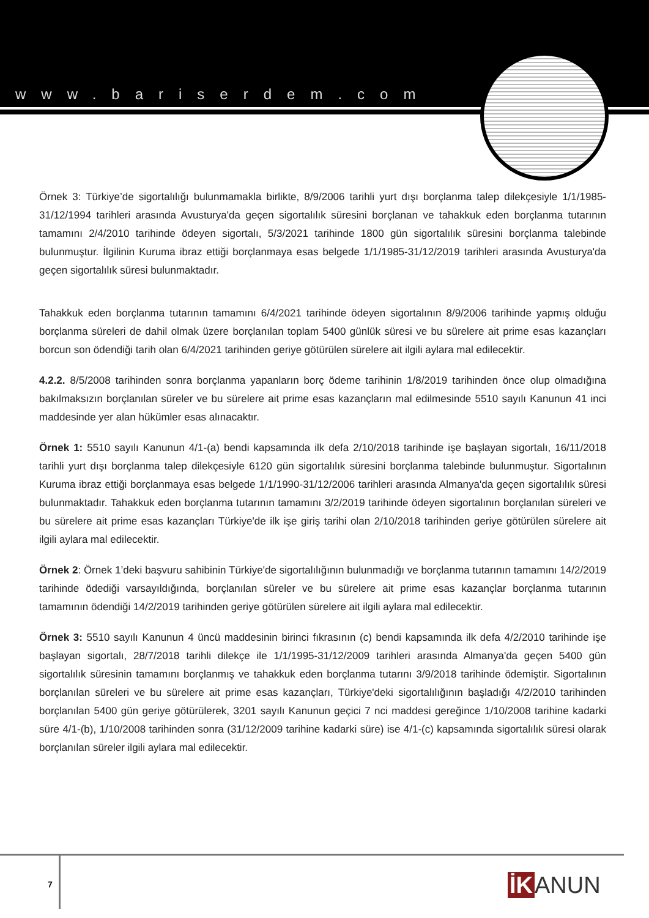www.bariserdem.com
Örnek 3: Türkiye’de sigortalılığı bulunmamakla birlikte, 8/9/2006 tarihli yurt dışı borçlanma talep dilekçesiyle 1/1/1985-31/12/1994 tarihleri arasında Avusturya'da geçen sigortalılık süresini borçlanan ve tahakkuk eden borçlanma tutarının tamamını 2/4/2010 tarihinde ödeyen sigortalı, 5/3/2021 tarihinde 1800 gün sigortalılık süresini borçlanma talebinde bulunmuştur. İlgilinin Kuruma ibraz ettiği borçlanmaya esas belgede 1/1/1985-31/12/2019 tarihleri arasında Avusturya'da geçen sigortalılık süresi bulunmaktadır.
Tahakkuk eden borçlanma tutarının tamamını 6/4/2021 tarihinde ödeyen sigortalının 8/9/2006 tarihinde yapmış olduğu borçlanma süreleri de dahil olmak üzere borçlanılan toplam 5400 günlük süresi ve bu sürelere ait prime esas kazançları borcun son ödendiği tarih olan 6/4/2021 tarihinden geriye götürülen sürelere ait ilgili aylara mal edilecektir.
4.2.2. 8/5/2008 tarihinden sonra borçlanma yapanların borç ödeme tarihinin 1/8/2019 tarihinden önce olup olmadığına bakılmaksızın borçlanılan süreler ve bu sürelere ait prime esas kazançların mal edilmesinde 5510 sayılı Kanunun 41 inci maddesinde yer alan hükümler esas alınacaktır.
Örnek 1: 5510 sayılı Kanunun 4/1-(a) bendi kapsamında ilk defa 2/10/2018 tarihinde işe başlayan sigortalı, 16/11/2018 tarihli yurt dışı borçlanma talep dilekçesiyle 6120 gün sigortalılık süresini borçlanma talebinde bulunmuştur. Sigortalının Kuruma ibraz ettiği borçlanmaya esas belgede 1/1/1990-31/12/2006 tarihleri arasında Almanya'da geçen sigortalılık süresi bulunmaktadır. Tahakkuk eden borçlanma tutarının tamamını 3/2/2019 tarihinde ödeyen sigortalının borçlanılan süreleri ve bu sürelere ait prime esas kazançları Türkiye'de ilk işe giriş tarihi olan 2/10/2018 tarihinden geriye götürülen sürelere ait ilgili aylara mal edilecektir.
Örnek 2: Örnek 1’deki başvuru sahibinin Türkiye'de sigortalılığının bulunmadığı ve borçlanma tutarının tamamını 14/2/2019 tarihinde ödediği varsayıldığında, borçlanılan süreler ve bu sürelere ait prime esas kazançlar borçlanma tutarının tamamının ödendiği 14/2/2019 tarihinden geriye götürülen sürelere ait ilgili aylara mal edilecektir.
Örnek 3: 5510 sayılı Kanunun 4 üncü maddesinin birinci fıkrasının (c) bendi kapsamında ilk defa 4/2/2010 tarihinde işe başlayan sigortalı, 28/7/2018 tarihli dilekçe ile 1/1/1995-31/12/2009 tarihleri arasında Almanya'da geçen 5400 gün sigortalılık süresinin tamamını borçlanmış ve tahakkuk eden borçlanma tutarını 3/9/2018 tarihinde ödemiştir. Sigortalının borçlanılan süreleri ve bu sürelere ait prime esas kazançları, Türkiye'deki sigortalılığının başladığı 4/2/2010 tarihinden borçlanılan 5400 gün geriye götürülerek, 3201 sayılı Kanunun geçici 7 nci maddesi gereğince 1/10/2008 tarihine kadarki süre 4/1-(b), 1/10/2008 tarihinden sonra (31/12/2009 tarihine kadarki süre) ise 4/1-(c) kapsamında sigortalılık süresi olarak borçlanılan süreler ilgili aylara mal edilecektir.
7 İK ANUN